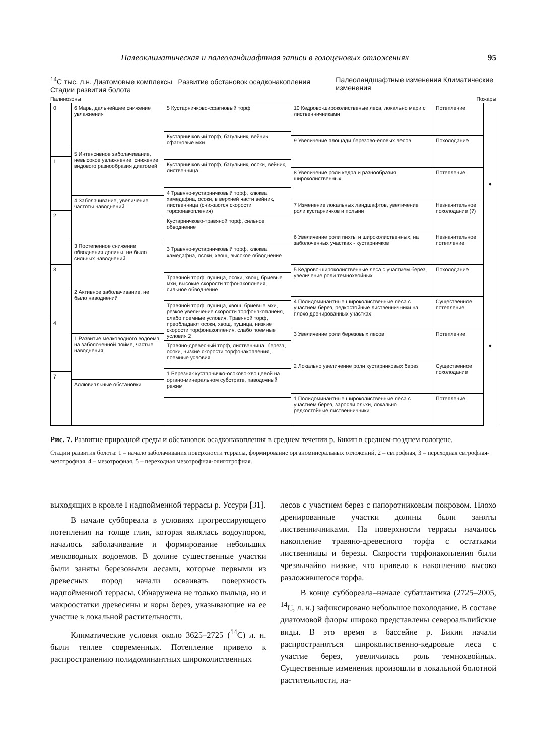Палеоклиматическая и палеоландшафтная записи в голоценовых отложениях 95
<sup>14</sup>C тыс. л.н. Диатомовые комплексы Развитие обстановок осадконакопления Стадии развития болота Палеоландшафтные изменения Климатические изменения
Палинозоны Пожары
0
1
2
3
4
7
6 Марь, дальнейшее снижение увлажнения
5 Интенсивное заболачивание, невысокое увлажнение, снижение видового разнообразия диатомей
4 Заболачивание, увеличение частоты наводнений
3 Постепенное снижение обводнения долины, не было сильных наводнений
2 Активное заболачивание, не было наводнений
1 Развитие мелководного водоема на заболоченной пойме, частые наводнения
Аллювиальные обстановки
5 Кустарничково-сфагновый торф
Кустарничковый торф, багульник, вейник, сфагновые мхи
Кустарничковый торф, багульник, осоки, вейник, лиственница
4 Травяно-кустарничковый торф, клюква, хамедафна, осоки, в верхней части вейник, лиственница (снижаются скорости торфонакопления)
Кустарничково-травяной торф, сильное обводнение
3 Травяно-кустарничковый торф, клюква, хамедафна, осоки, хвощ, высокое обводнение
Травяной торф, пушица, осоки, хвощ, бриевые мхи, высокие скорости тофонакоплнеия, сильное обводнение
Травяной торф, пушица, хвощ, бриевые мхи, резкое увеличение скорости торфонакоплнеия, слабо поемные условия. Травяной торф, преобладают осоки, хвощ, пушица, низкие скорости торфонакопления, слабо поемные условия 2
Травяно-древесный торф, лиственница, береза, осоки, низкие скорости торфонакопления, поемные условия
1 Березняк кустарничко-осоково-хвощевой на органо-минеральном субстрате, паводочный режим
10 Кедрово-широколиственые леса, локально мари с лиственничниками
9 Увеличение площади березово-еловых лесов
8 Увеличение роли кедра и разнообразия широколиственных
7 Изменение локальных ландшафтов, увеличение роли кустарничков и полыни
6 Увеличение роли пихты и широколиственных, на заболоченных участках - кустарничков
5 Кедрово-широколиственные леса с участием берез, увеличение роли темнохвойных
4 Полидоминантные широколиственные леса с участием берез, редкостойные лиственничники на плохо дренированных участках
3 Увеличение роли березовых лесов
2 Локально увеличение роли кустарниковых берез
1 Полидоминантные широколиственные леса с участием берез, заросли ольхи, локально редкостойные лиственничники
Потепление
Похолодание
Потепление
Незначительное похолодание (?)
Незначительное потепление
Похолодание
Существенное потепление
Потепление
Существенное похолодание
Потепление
●
●
Рис. 7. Развитие природной среды и обстановок осадконакопления в среднем течении р. Бикин в среднем-позднем голоцене.
Стадии развития болота: 1 – начало заболачивания поверхности террасы, формирование органоминеральных отложений, 2 – евтрофная, 3 – переходная евтрофная-мезотрофная, 4 – мезотрофная, 5 – переходная мезотрофная-олиготрофная.
выходящих в кровле I надпойменной террасы р. Уссури [31].
В начале суббореала в условиях прогрессирующего потепления на толще глин, которая являлась водоупором, началось заболачивание и формирование небольших мелководных водоемов. В долине существенные участки были заняты березовыми лесами, которые первыми из древесных пород начали осваивать поверхность надпойменной террасы. Обнаружена не только пыльца, но и макроостатки древесины и коры берез, указывающие на ее участие в локальной растительности.
Климатические условия около 3625–2725 (<sup>14</sup>C) л. н. были теплее современных. Потепление привело к распространению полидоминантных широколиственных
лесов с участием берез с папоротниковым покровом. Плохо дренированные участки долины были заняты лиственничниками. На поверхности террасы началось накопление травяно-древесного торфа с остатками лиственницы и березы. Скорости торфонакопления были чрезвычайно низкие, что привело к накоплению высоко разложившегося торфа.
В конце суббореала–начале субатлантика (2725–2005, <sup>14</sup>C, л. н.) зафиксировано небольшое похолодание. В составе диатомовой флоры широко представлены североальпийские виды. В это время в бассейне р. Бикин начали распространяться широколиственно-кедровые леса с участие берез, увеличилась роль темнохвойных. Существенные изменения произошли в локальной болотной растительности, на-